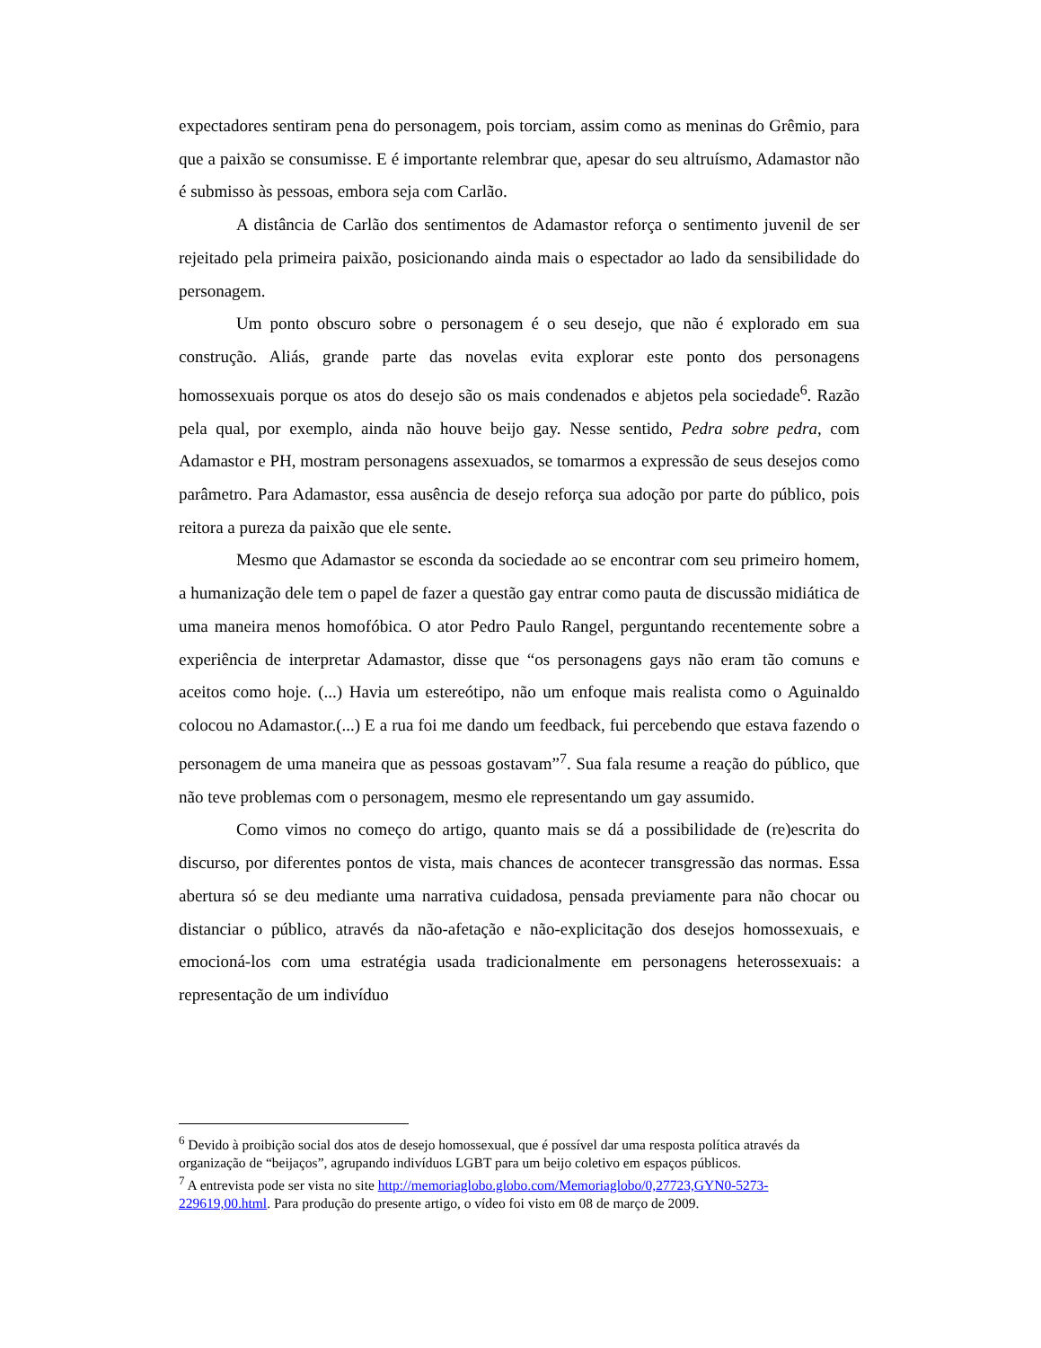expectadores sentiram pena do personagem, pois torciam, assim como as meninas do Grêmio, para que a paixão se consumisse. E é importante relembrar que, apesar do seu altruísmo, Adamastor não é submisso às pessoas, embora seja com Carlão.
A distância de Carlão dos sentimentos de Adamastor reforça o sentimento juvenil de ser rejeitado pela primeira paixão, posicionando ainda mais o espectador ao lado da sensibilidade do personagem.
Um ponto obscuro sobre o personagem é o seu desejo, que não é explorado em sua construção. Aliás, grande parte das novelas evita explorar este ponto dos personagens homossexuais porque os atos do desejo são os mais condenados e abjetos pela sociedade<sup>6</sup>. Razão pela qual, por exemplo, ainda não houve beijo gay. Nesse sentido, Pedra sobre pedra, com Adamastor e PH, mostram personagens assexuados, se tomarmos a expressão de seus desejos como parâmetro. Para Adamastor, essa ausência de desejo reforça sua adoção por parte do público, pois reitora a pureza da paixão que ele sente.
Mesmo que Adamastor se esconda da sociedade ao se encontrar com seu primeiro homem, a humanização dele tem o papel de fazer a questão gay entrar como pauta de discussão midiática de uma maneira menos homofóbica. O ator Pedro Paulo Rangel, perguntando recentemente sobre a experiência de interpretar Adamastor, disse que “os personagens gays não eram tão comuns e aceitos como hoje. (...) Havia um estereótipo, não um enfoque mais realista como o Aguinaldo colocou no Adamastor.(...) E a rua foi me dando um feedback, fui percebendo que estava fazendo o personagem de uma maneira que as pessoas gostavam”<sup>7</sup>. Sua fala resume a reação do público, que não teve problemas com o personagem, mesmo ele representando um gay assumido.
Como vimos no começo do artigo, quanto mais se dá a possibilidade de (re)escrita do discurso, por diferentes pontos de vista, mais chances de acontecer transgressão das normas. Essa abertura só se deu mediante uma narrativa cuidadosa, pensada previamente para não chocar ou distanciar o público, através da não-afetação e não-explicitação dos desejos homossexuais, e emocioná-los com uma estratégia usada tradicionalmente em personagens heterossexuais: a representação de um indivíduo
<sup>6</sup> Devido à proibição social dos atos de desejo homossexual, que é possível dar uma resposta política através da organização de “beijaços”, agrupando indivíduos LGBT para um beijo coletivo em espaços públicos.
<sup>7</sup> A entrevista pode ser vista no site http://memoriaglobo.globo.com/Memoriaglobo/0,27723,GYN0-5273-229619,00.html. Para produção do presente artigo, o vídeo foi visto em 08 de março de 2009.